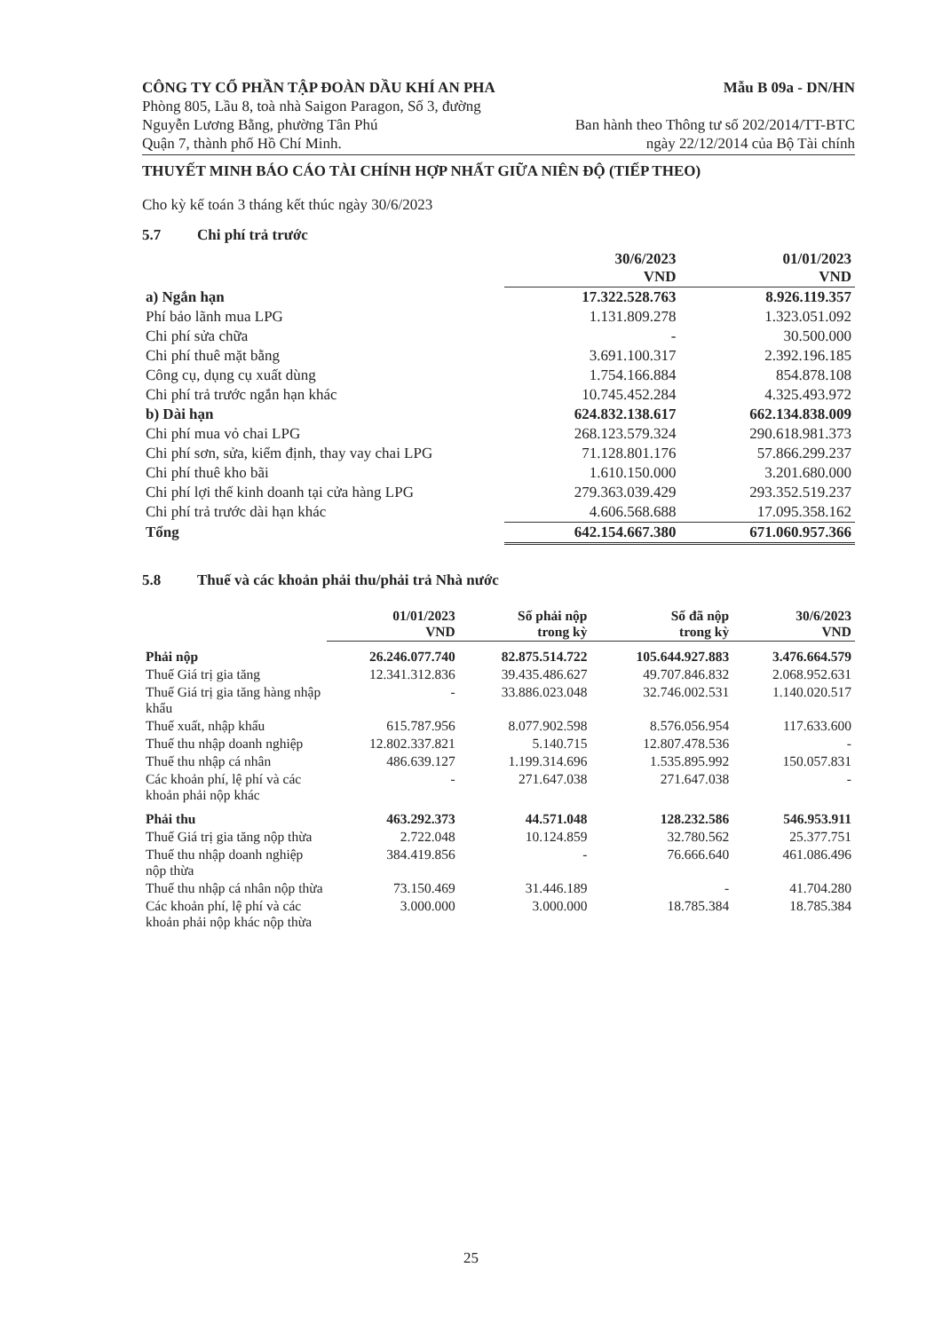CÔNG TY CỔ PHẦN TẬP ĐOÀN DẦU KHÍ AN PHA
Phòng 805, Lầu 8, toà nhà Saigon Paragon, Số 3, đường
Nguyễn Lương Bằng, phường Tân Phú
Quận 7, thành phố Hồ Chí Minh.
Mẫu B 09a - DN/HN
Ban hành theo Thông tư số 202/2014/TT-BTC
ngày 22/12/2014 của Bộ Tài chính
THUYẾT MINH BÁO CÁO TÀI CHÍNH HỢP NHẤT GIỮA NIÊN ĐỘ (TIẾP THEO)
Cho kỳ kế toán 3 tháng kết thúc ngày 30/6/2023
5.7 Chi phí trả trước
| | 30/6/2023 VND | 01/01/2023 VND |
| --- | --- | --- |
| a) Ngắn hạn | 17.322.528.763 | 8.926.119.357 |
| Phí bảo lãnh mua LPG | 1.131.809.278 | 1.323.051.092 |
| Chi phí sửa chữa | - | 30.500.000 |
| Chi phí thuê mặt bằng | 3.691.100.317 | 2.392.196.185 |
| Công cụ, dụng cụ xuất dùng | 1.754.166.884 | 854.878.108 |
| Chi phí trả trước ngắn hạn khác | 10.745.452.284 | 4.325.493.972 |
| b) Dài hạn | 624.832.138.617 | 662.134.838.009 |
| Chi phí mua vỏ chai LPG | 268.123.579.324 | 290.618.981.373 |
| Chi phí sơn, sửa, kiểm định, thay vay chai LPG | 71.128.801.176 | 57.866.299.237 |
| Chi phí thuê kho bãi | 1.610.150.000 | 3.201.680.000 |
| Chi phí lợi thế kinh doanh tại cửa hàng LPG | 279.363.039.429 | 293.352.519.237 |
| Chi phí trả trước dài hạn khác | 4.606.568.688 | 17.095.358.162 |
| Tổng | 642.154.667.380 | 671.060.957.366 |
5.8 Thuế và các khoản phải thu/phải trả Nhà nước
| | 01/01/2023 VND | Số phải nộp trong kỳ | Số đã nộp trong kỳ | 30/6/2023 VND |
| --- | --- | --- | --- | --- |
| Phải nộp | 26.246.077.740 | 82.875.514.722 | 105.644.927.883 | 3.476.664.579 |
| Thuế Giá trị gia tăng | 12.341.312.836 | 39.435.486.627 | 49.707.846.832 | 2.068.952.631 |
| Thuế Giá trị gia tăng hàng nhập khẩu | - | 33.886.023.048 | 32.746.002.531 | 1.140.020.517 |
| Thuế xuất, nhập khẩu | 615.787.956 | 8.077.902.598 | 8.576.056.954 | 117.633.600 |
| Thuế thu nhập doanh nghiệp | 12.802.337.821 | 5.140.715 | 12.807.478.536 | - |
| Thuế thu nhập cá nhân | 486.639.127 | 1.199.314.696 | 1.535.895.992 | 150.057.831 |
| Các khoản phí, lệ phí và các khoản phải nộp khác | - | 271.647.038 | 271.647.038 | - |
| Phải thu | 463.292.373 | 44.571.048 | 128.232.586 | 546.953.911 |
| Thuế Giá trị gia tăng nộp thừa | 2.722.048 | 10.124.859 | 32.780.562 | 25.377.751 |
| Thuế thu nhập doanh nghiệp nộp thừa | 384.419.856 | - | 76.666.640 | 461.086.496 |
| Thuế thu nhập cá nhân nộp thừa | 73.150.469 | 31.446.189 | - | 41.704.280 |
| Các khoản phí, lệ phí và các khoản phải nộp khác nộp thừa | 3.000.000 | 3.000.000 | 18.785.384 | 18.785.384 |
25